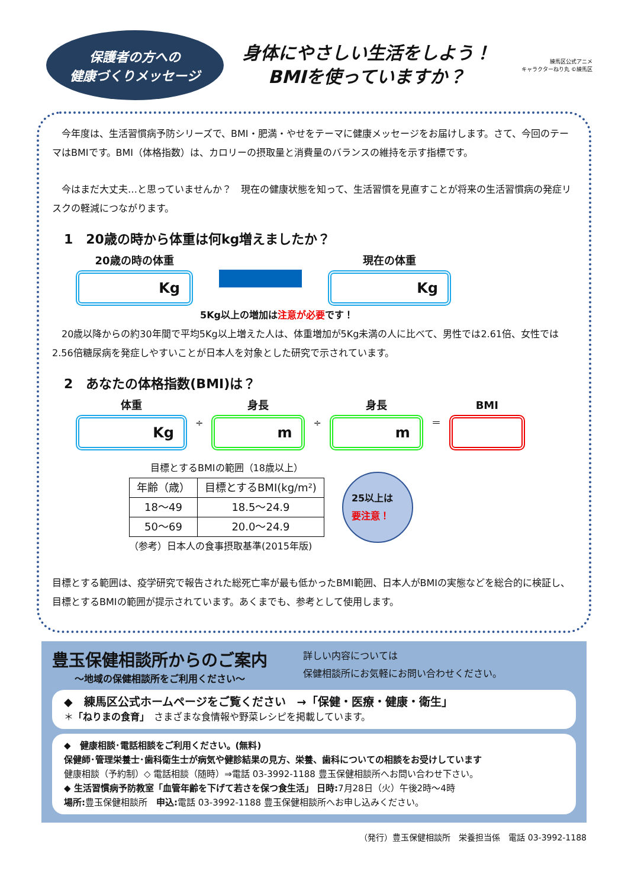保護者の方への
健康づくりメッセージ
身体にやさしい生活をしよう！
BMIを使っていますか？
練馬区公式アニメ
キャラクターねり丸 ©練馬区
　今年度は、生活習慣病予防シリーズで、BMI・肥満・やせをテーマに健康メッセージをお届けします。さて、今回のテーマはBMIです。BMI（体格指数）は、カロリーの摂取量と消費量のバランスの維持を示す指標です。
　今はまだ大丈夫…と思っていませんか？　現在の健康状態を知って、生活習慣を見直すことが将来の生活習慣病の発症リスクの軽減につながります。
1　20歳の時から体重は何kg増えましたか？
20歳の時の体重
Kg
現在の体重
Kg
5Kg以上の増加は注意が必要です！
　20歳以降からの約30年間で平均5Kg以上増えた人は、体重増加が5Kg未満の人に比べて、男性では2.61倍、女性では2.56倍糖尿病を発症しやすいことが日本人を対象とした研究で示されています。
2　あなたの体格指数(BMI)は？
体重
Kg
÷
身長
m
÷
身長
m
＝ BMI
目標とするBMIの範囲（18歳以上）
| 年齢（歳） | 目標とするBMI(kg/m²) |
| --- | --- |
| 18～49 | 18.5～24.9 |
| 50～69 | 20.0～24.9 |
（参考）日本人の食事摂取基準(2015年版)
25以上は
要注意！
目標とする範囲は、疫学研究で報告された総死亡率が最も低かったBMI範囲、日本人がBMIの実態などを総合的に検証し、目標とするBMIの範囲が提示されています。あくまでも、参考として使用します。
豊玉保健相談所からのご案内
～地域の保健相談所をご利用ください～
詳しい内容については
保健相談所にお気軽にお問い合わせください。
◆　練馬区公式ホームページをご覧ください　→「保健・医療・健康・衛生」
＊「ねりまの食育」　さまざまな食情報や野菜レシピを掲載しています。
◆　健康相談･電話相談をご利用ください。(無料)
保健師･管理栄養士･歯科衛生士が病気や健診結果の見方、栄養、歯科についての相談をお受けしています
健康相談（予約制）◇ 電話相談（随時）⇒電話 03-3992-1188 豊玉保健相談所へお問い合わせ下さい。
◆ 生活習慣病予防教室「血管年齢を下げて若さを保つ食生活」 日時: 7月28日（火）午後2時～4時
場所: 豊玉保健相談所　申込: 電話 03-3992-1188 豊玉保健相談所へお申し込みください。
（発行）豊玉保健相談所　栄養担当係　電話 03-3992-1188